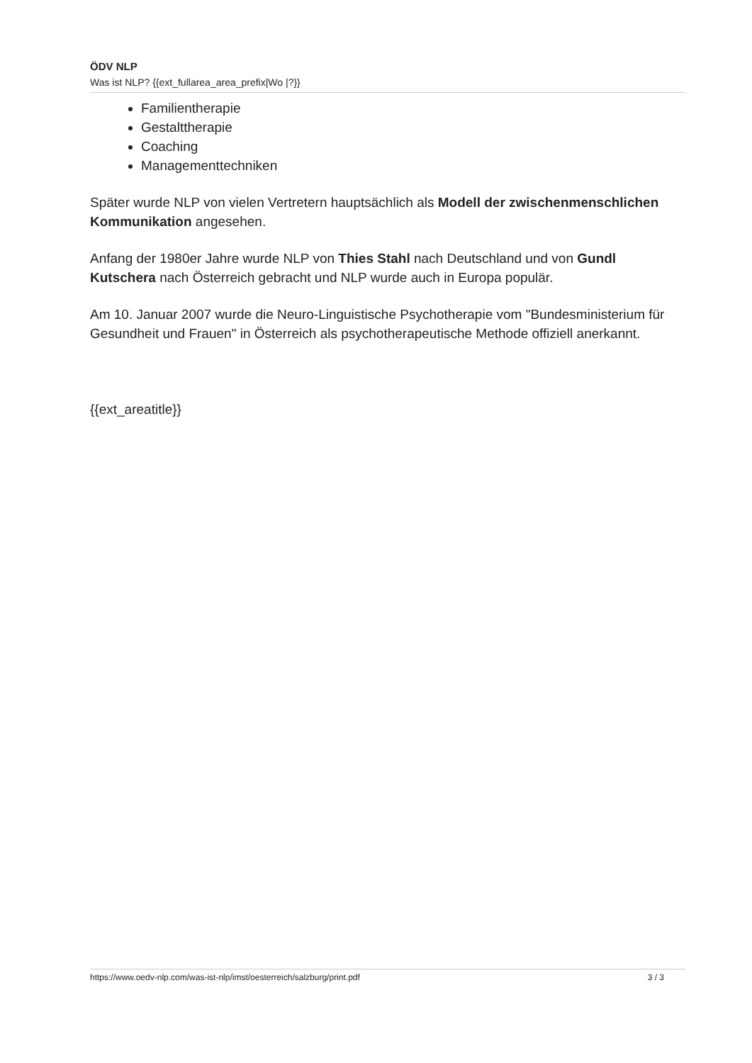ÖDV NLP
Was ist NLP? {{ext_fullarea_area_prefix|Wo |?}}
Familientherapie
Gestalttherapie
Coaching
Managementtechniken
Später wurde NLP von vielen Vertretern hauptsächlich als Modell der zwischenmenschlichen Kommunikation angesehen.
Anfang der 1980er Jahre wurde NLP von Thies Stahl nach Deutschland und von Gundl Kutschera nach Österreich gebracht und NLP wurde auch in Europa populär.
Am 10. Januar 2007 wurde die Neuro-Linguistische Psychotherapie vom "Bundesministerium für Gesundheit und Frauen" in Österreich als psychotherapeutische Methode offiziell anerkannt.
{{ext_areatitle}}
https://www.oedv-nlp.com/was-ist-nlp/imst/oesterreich/salzburg/print.pdf 3 / 3